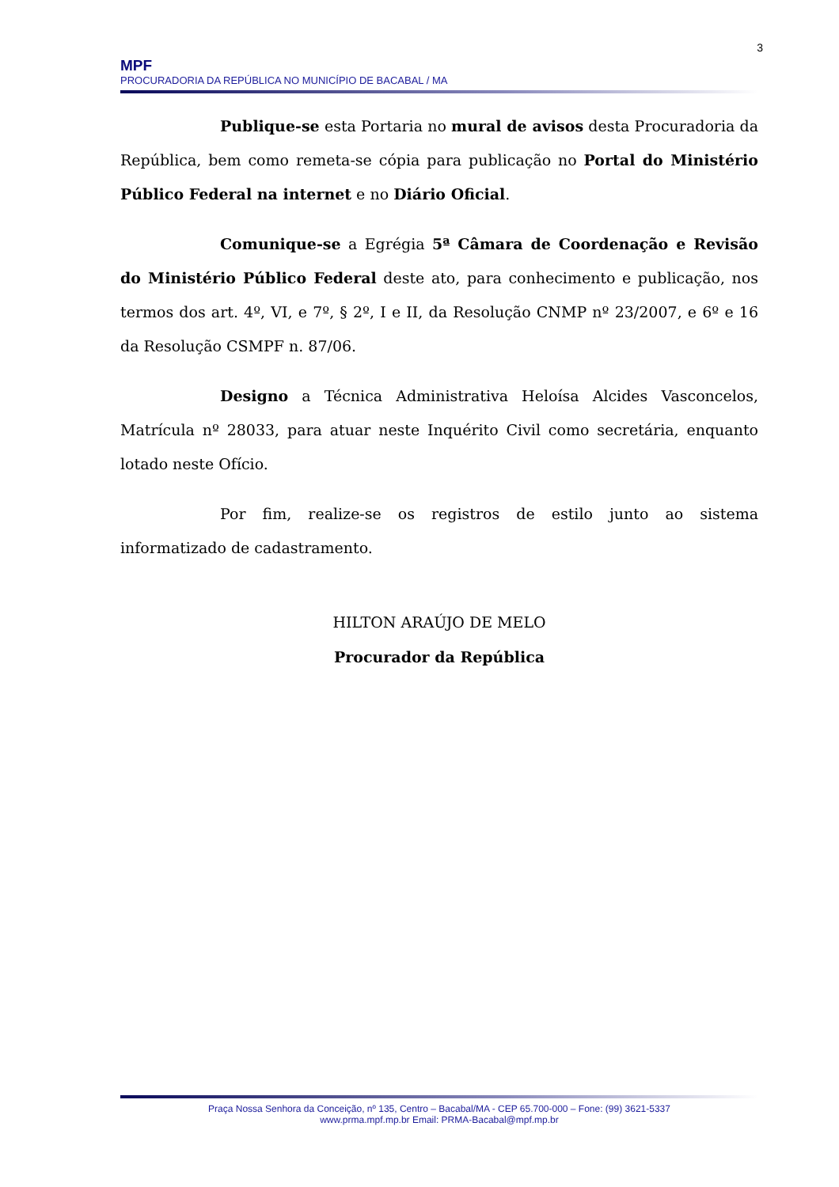3
MPF
PROCURADORIA DA REPÚBLICA NO MUNICÍPIO DE BACABAL / MA
Publique-se esta Portaria no mural de avisos desta Procuradoria da República, bem como remeta-se cópia para publicação no Portal do Ministério Público Federal na internet e no Diário Oficial.
Comunique-se a Egrégia 5ª Câmara de Coordenação e Revisão do Ministério Público Federal deste ato, para conhecimento e publicação, nos termos dos art. 4º, VI, e 7º, § 2º, I e II, da Resolução CNMP nº 23/2007, e 6º e 16 da Resolução CSMPF n. 87/06.
Designo a Técnica Administrativa Heloísa Alcides Vasconcelos, Matrícula nº 28033, para atuar neste Inquérito Civil como secretária, enquanto lotado neste Ofício.
Por fim, realize-se os registros de estilo junto ao sistema informatizado de cadastramento.
HILTON ARAÚJO DE MELO
Procurador da República
Praça Nossa Senhora da Conceição, nº 135, Centro – Bacabal/MA - CEP 65.700-000 – Fone: (99) 3621-5337
www.prma.mpf.mp.br Email: PRMA-Bacabal@mpf.mp.br